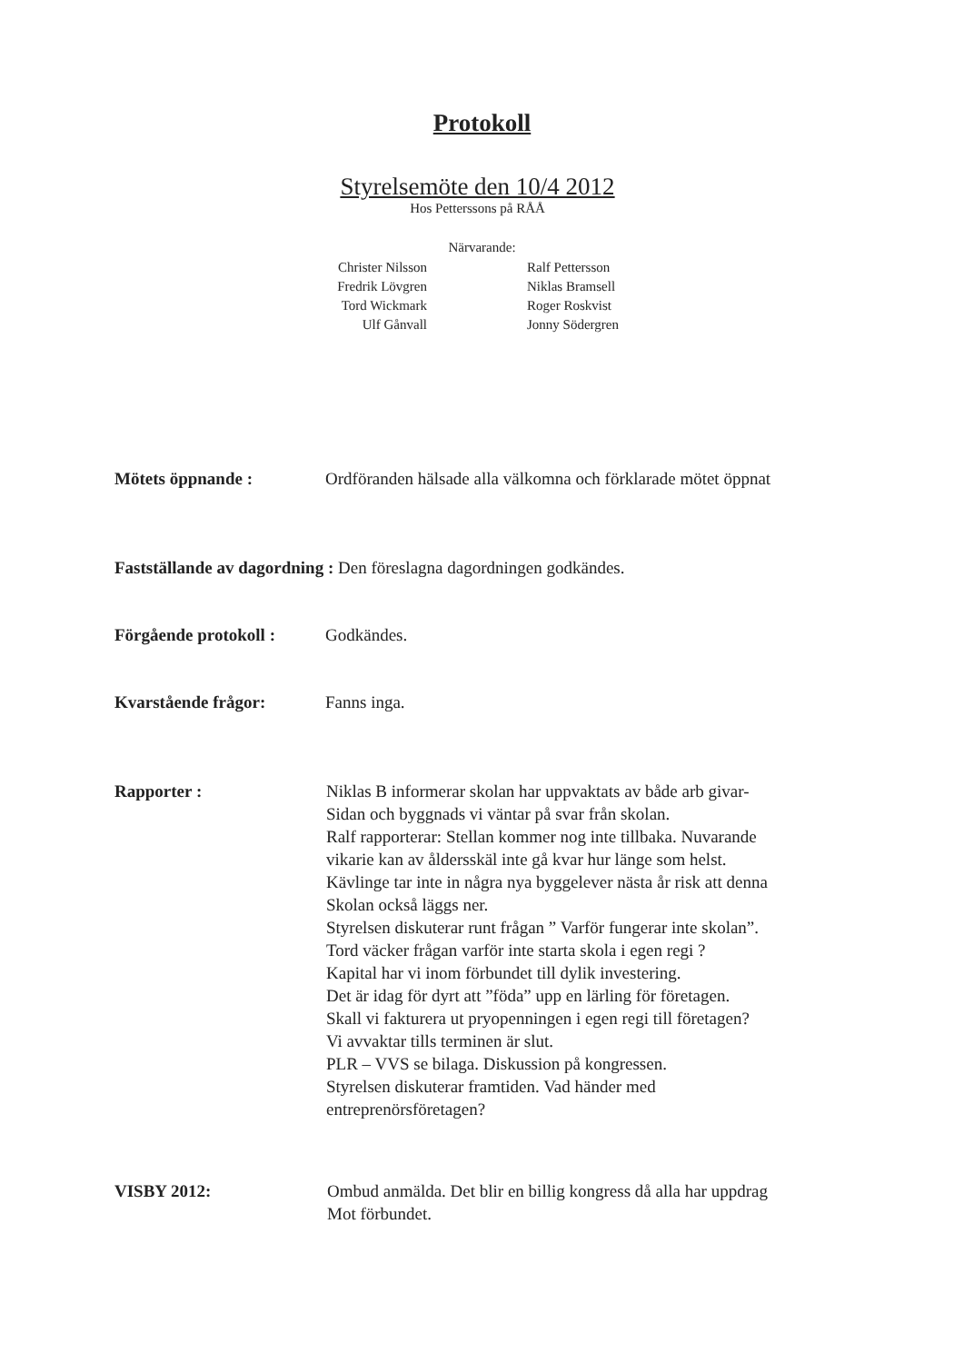Protokoll
Styrelsemöte den 10/4 2012
Hos Petterssons på RÅÅ
Närvarande:
Christer Nilsson
Fredrik Lövgren
Tord Wickmark
Ulf Gånvall
Ralf Pettersson
Niklas Bramsell
Roger Roskvist
Jonny Södergren
Mötets öppnande : Ordföranden hälsade alla välkomna och förklarade mötet öppnat
Fastställande av dagordning : Den föreslagna dagordningen godkändes.
Förgående protokoll : Godkändes.
Kvarstående frågor: Fanns inga.
Rapporter : Niklas B informerar skolan har uppvaktats av både arb givar-
Sidan och byggnads vi väntar på svar från skolan.
Ralf rapporterar: Stellan kommer nog inte tillbaka. Nuvarande
vikarie kan av åldersskäl inte gå kvar hur länge som helst.
Kävlinge tar inte in några nya byggelever nästa år risk att denna
Skolan också läggs ner.
Styrelsen diskuterar runt frågan ” Varför fungerar inte skolan”.
Tord väcker frågan varför inte starta skola i egen regi ?
Kapital har vi inom förbundet till dylik investering.
Det är idag för dyrt att ”föda” upp en lärling för företagen.
Skall vi fakturera ut pryopenningen i egen regi till företagen?
Vi avvaktar tills terminen är slut.
PLR – VVS se bilaga. Diskussion på kongressen.
Styrelsen diskuterar framtiden. Vad händer med
entreprenörsföretagen?
VISBY 2012: Ombud anmälda. Det blir en billig kongress då alla har uppdrag
Mot förbundet.